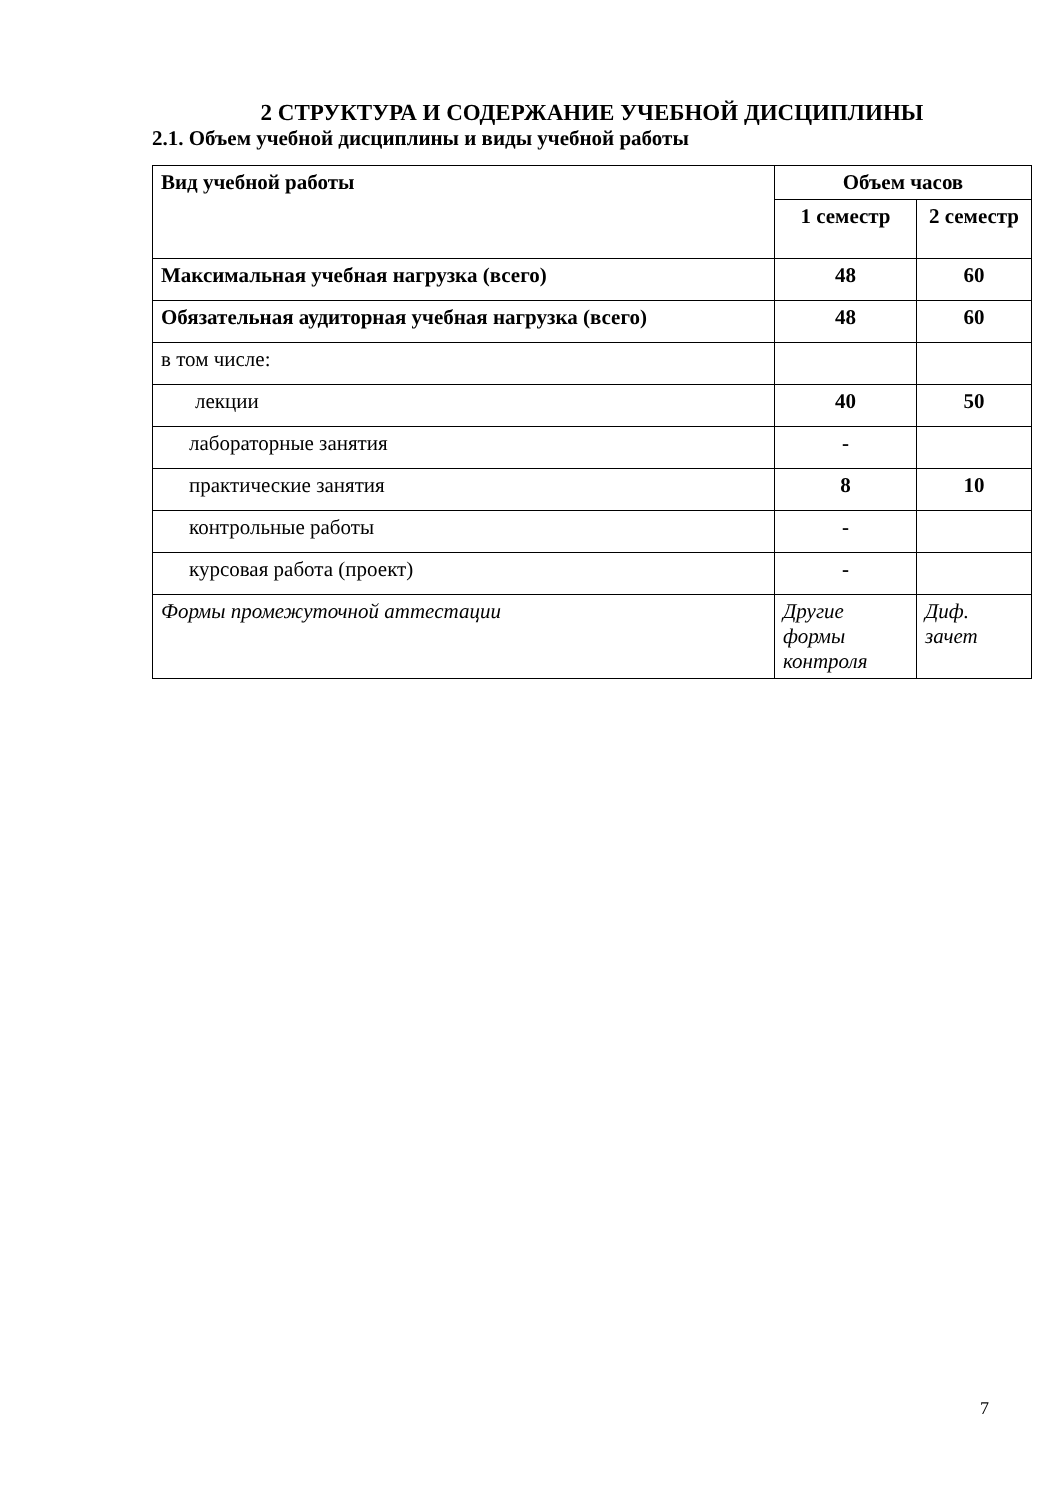2 СТРУКТУРА И СОДЕРЖАНИЕ УЧЕБНОЙ ДИСЦИПЛИНЫ
2.1. Объем учебной дисциплины и виды учебной работы
| Вид учебной работы | Объем часов | |
| --- | --- | --- |
| | 1 семестр | 2 семестр |
| Максимальная учебная нагрузка (всего) | 48 | 60 |
| Обязательная аудиторная учебная нагрузка (всего) | 48 | 60 |
| в том числе: | | |
| лекции | 40 | 50 |
| лабораторные занятия | - | |
| практические занятия | 8 | 10 |
| контрольные работы | - | |
| курсовая работа (проект) | - | |
| Формы промежуточной аттестации | Другие формы контроля | Диф. зачет |
7